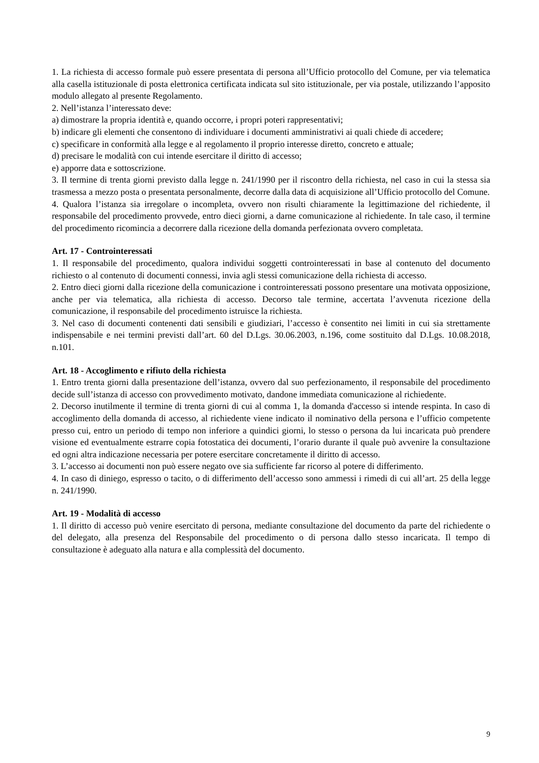1. La richiesta di accesso formale può essere presentata di persona all’Ufficio protocollo del Comune, per via telematica alla casella istituzionale di posta elettronica certificata indicata sul sito istituzionale, per via postale, utilizzando l’apposito modulo allegato al presente Regolamento.
2. Nell’istanza l’interessato deve:
a) dimostrare la propria identità e, quando occorre, i propri poteri rappresentativi;
b) indicare gli elementi che consentono di individuare i documenti amministrativi ai quali chiede di accedere;
c) specificare in conformità alla legge e al regolamento il proprio interesse diretto, concreto e attuale;
d) precisare le modalità con cui intende esercitare il diritto di accesso;
e) apporre data e sottoscrizione.
3. Il termine di trenta giorni previsto dalla legge n. 241/1990 per il riscontro della richiesta, nel caso in cui la stessa sia trasmessa a mezzo posta o presentata personalmente, decorre dalla data di acquisizione all’Ufficio protocollo del Comune.
4. Qualora l’istanza sia irregolare o incompleta, ovvero non risulti chiaramente la legittimazione del richiedente, il responsabile del procedimento provvede, entro dieci giorni, a darne comunicazione al richiedente. In tale caso, il termine del procedimento ricomincia a decorrere dalla ricezione della domanda perfezionata ovvero completata.
Art. 17 - Controinteressati
1. Il responsabile del procedimento, qualora individui soggetti controinteressati in base al contenuto del documento richiesto o al contenuto di documenti connessi, invia agli stessi comunicazione della richiesta di accesso.
2. Entro dieci giorni dalla ricezione della comunicazione i controinteressati possono presentare una motivata opposizione, anche per via telematica, alla richiesta di accesso. Decorso tale termine, accertata l’avvenuta ricezione della comunicazione, il responsabile del procedimento istruisce la richiesta.
3. Nel caso di documenti contenenti dati sensibili e giudiziari, l’accesso è consentito nei limiti in cui sia strettamente indispensabile e nei termini previsti dall’art. 60 del D.Lgs. 30.06.2003, n.196, come sostituito dal D.Lgs. 10.08.2018, n.101.
Art. 18 - Accoglimento e rifiuto della richiesta
1. Entro trenta giorni dalla presentazione dell’istanza, ovvero dal suo perfezionamento, il responsabile del procedimento decide sull’istanza di accesso con provvedimento motivato, dandone immediata comunicazione al richiedente.
2. Decorso inutilmente il termine di trenta giorni di cui al comma 1, la domanda d'accesso si intende respinta. In caso di accoglimento della domanda di accesso, al richiedente viene indicato il nominativo della persona e l’ufficio competente presso cui, entro un periodo di tempo non inferiore a quindici giorni, lo stesso o persona da lui incaricata può prendere visione ed eventualmente estrarre copia fotostatica dei documenti, l’orario durante il quale può avvenire la consultazione ed ogni altra indicazione necessaria per potere esercitare concretamente il diritto di accesso.
3. L’accesso ai documenti non può essere negato ove sia sufficiente far ricorso al potere di differimento.
4. In caso di diniego, espresso o tacito, o di differimento dell’accesso sono ammessi i rimedi di cui all’art. 25 della legge n. 241/1990.
Art. 19 - Modalità di accesso
1. Il diritto di accesso può venire esercitato di persona, mediante consultazione del documento da parte del richiedente o del delegato, alla presenza del Responsabile del procedimento o di persona dallo stesso incaricata. Il tempo di consultazione è adeguato alla natura e alla complessità del documento.
9